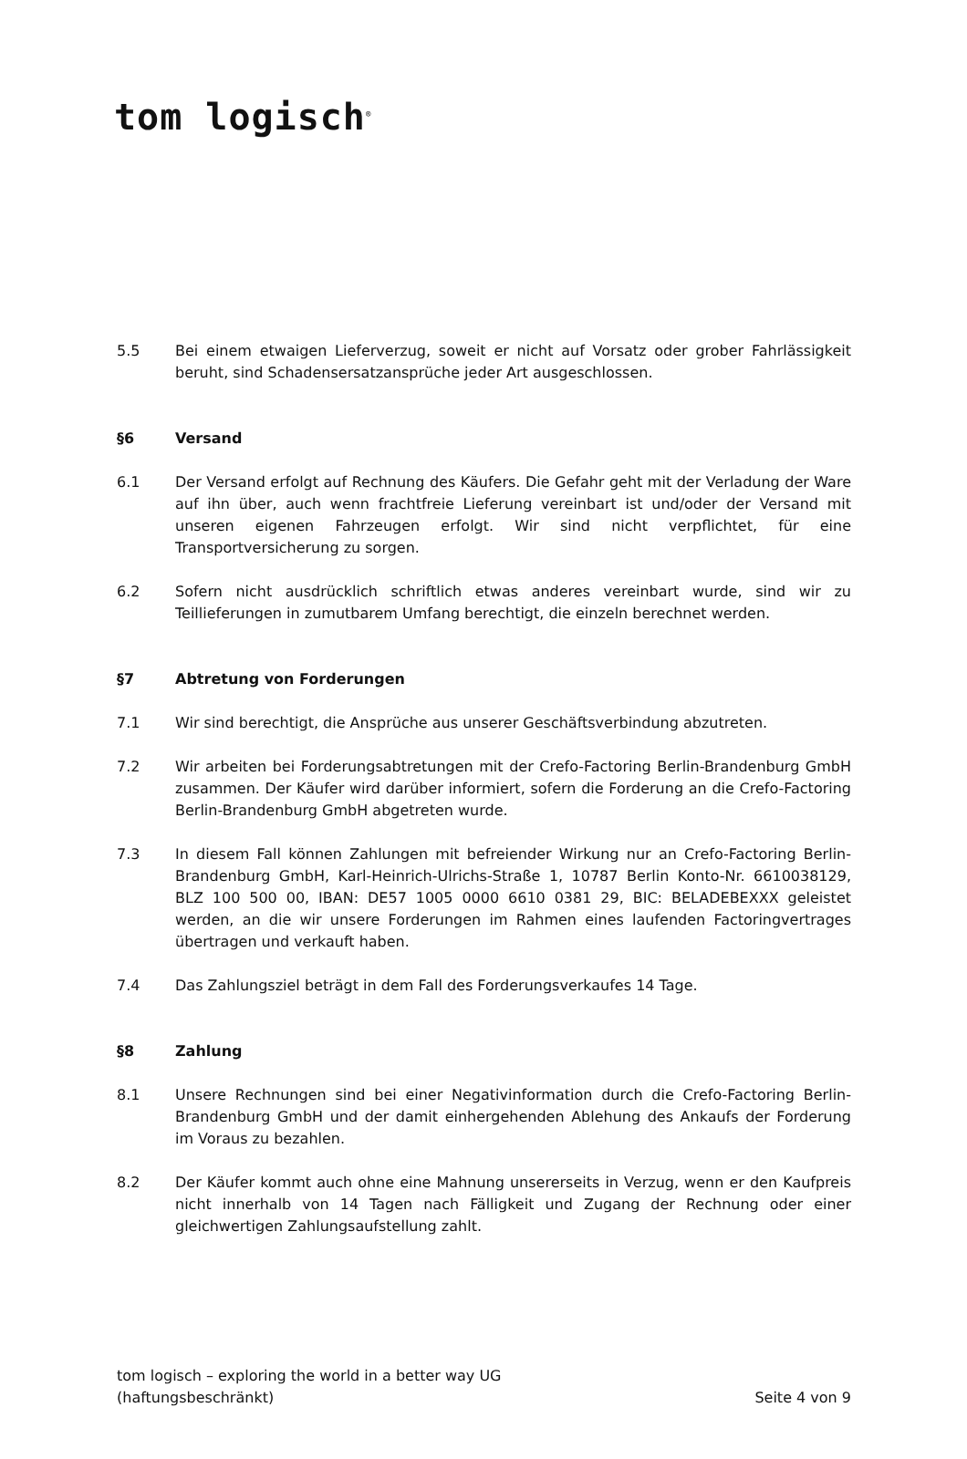tom logisch<sup>®</sup>
5.5 Bei einem etwaigen Lieferverzug, soweit er nicht auf Vorsatz oder grober Fahrlässigkeit beruht, sind Schadensersatzansprüche jeder Art ausgeschlossen.
§6 Versand
6.1 Der Versand erfolgt auf Rechnung des Käufers. Die Gefahr geht mit der Verladung der Ware auf ihn über, auch wenn frachtfreie Lieferung vereinbart ist und/oder der Versand mit unseren eigenen Fahrzeugen erfolgt. Wir sind nicht verpflichtet, für eine Transportversicherung zu sorgen.
6.2 Sofern nicht ausdrücklich schriftlich etwas anderes vereinbart wurde, sind wir zu Teillieferungen in zumutbarem Umfang berechtigt, die einzeln berechnet werden.
§7 Abtretung von Forderungen
7.1 Wir sind berechtigt, die Ansprüche aus unserer Geschäftsverbindung abzutreten.
7.2 Wir arbeiten bei Forderungsabtretungen mit der Crefo-Factoring Berlin-Brandenburg GmbH zusammen. Der Käufer wird darüber informiert, sofern die Forderung an die Crefo-Factoring Berlin-Brandenburg GmbH abgetreten wurde.
7.3 In diesem Fall können Zahlungen mit befreiender Wirkung nur an Crefo-Factoring Berlin-Brandenburg GmbH, Karl-Heinrich-Ulrichs-Straße 1, 10787 Berlin Konto-Nr. 6610038129, BLZ 100 500 00, IBAN: DE57 1005 0000 6610 0381 29, BIC: BELADEBEXXX geleistet werden, an die wir unsere Forderungen im Rahmen eines laufenden Factoringvertrages übertragen und verkauft haben.
7.4 Das Zahlungsziel beträgt in dem Fall des Forderungsverkaufes 14 Tage.
§8 Zahlung
8.1 Unsere Rechnungen sind bei einer Negativinformation durch die Crefo-Factoring Berlin-Brandenburg GmbH und der damit einhergehenden Ablehung des Ankaufs der Forderung im Voraus zu bezahlen.
8.2 Der Käufer kommt auch ohne eine Mahnung unsererseits in Verzug, wenn er den Kaufpreis nicht innerhalb von 14 Tagen nach Fälligkeit und Zugang der Rechnung oder einer gleichwertigen Zahlungsaufstellung zahlt.
tom logisch – exploring the world in a better way UG
(haftungsbeschränkt)
Seite 4 von 9